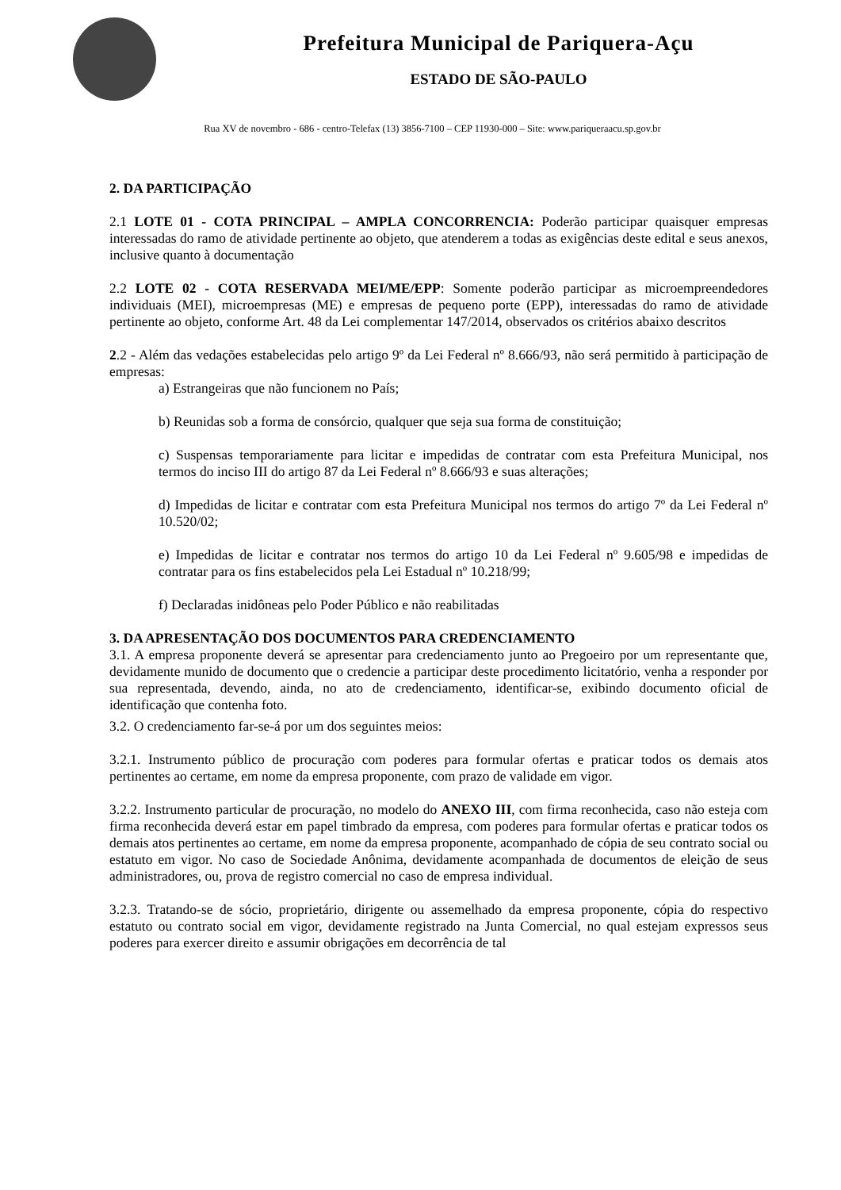Prefeitura Municipal de Pariquera-Açu
ESTADO DE SÃO-PAULO
Rua XV de novembro - 686 - centro-Telefax (13) 3856-7100 – CEP 11930-000 – Site: www.pariqueraacu.sp.gov.br
2. DA PARTICIPAÇÃO
2.1 LOTE 01 - COTA PRINCIPAL – AMPLA CONCORRENCIA: Poderão participar quaisquer empresas interessadas do ramo de atividade pertinente ao objeto, que atenderem a todas as exigências deste edital e seus anexos, inclusive quanto à documentação
2.2 LOTE 02 - COTA RESERVADA MEI/ME/EPP: Somente poderão participar as microempreendedores individuais (MEI), microempresas (ME) e empresas de pequeno porte (EPP), interessadas do ramo de atividade pertinente ao objeto, conforme Art. 48 da Lei complementar 147/2014, observados os critérios abaixo descritos
2.2 - Além das vedações estabelecidas pelo artigo 9º da Lei Federal nº 8.666/93, não será permitido à participação de empresas:
a) Estrangeiras que não funcionem no País;
b) Reunidas sob a forma de consórcio, qualquer que seja sua forma de constituição;
c) Suspensas temporariamente para licitar e impedidas de contratar com esta Prefeitura Municipal, nos termos do inciso III do artigo 87 da Lei Federal nº 8.666/93 e suas alterações;
d) Impedidas de licitar e contratar com esta Prefeitura Municipal nos termos do artigo 7º da Lei Federal nº 10.520/02;
e) Impedidas de licitar e contratar nos termos do artigo 10 da Lei Federal nº 9.605/98 e impedidas de contratar para os fins estabelecidos pela Lei Estadual nº 10.218/99;
f) Declaradas inidôneas pelo Poder Público e não reabilitadas
3. DA APRESENTAÇÃO DOS DOCUMENTOS PARA CREDENCIAMENTO
3.1. A empresa proponente deverá se apresentar para credenciamento junto ao Pregoeiro por um representante que, devidamente munido de documento que o credencie a participar deste procedimento licitatório, venha a responder por sua representada, devendo, ainda, no ato de credenciamento, identificar-se, exibindo documento oficial de identificação que contenha foto.
3.2. O credenciamento far-se-á por um dos seguintes meios:
3.2.1. Instrumento público de procuração com poderes para formular ofertas e praticar todos os demais atos pertinentes ao certame, em nome da empresa proponente, com prazo de validade em vigor.
3.2.2. Instrumento particular de procuração, no modelo do ANEXO III, com firma reconhecida, caso não esteja com firma reconhecida deverá estar em papel timbrado da empresa, com poderes para formular ofertas e praticar todos os demais atos pertinentes ao certame, em nome da empresa proponente, acompanhado de cópia de seu contrato social ou estatuto em vigor. No caso de Sociedade Anônima, devidamente acompanhada de documentos de eleição de seus administradores, ou, prova de registro comercial no caso de empresa individual.
3.2.3. Tratando-se de sócio, proprietário, dirigente ou assemelhado da empresa proponente, cópia do respectivo estatuto ou contrato social em vigor, devidamente registrado na Junta Comercial, no qual estejam expressos seus poderes para exercer direito e assumir obrigações em decorrência de tal